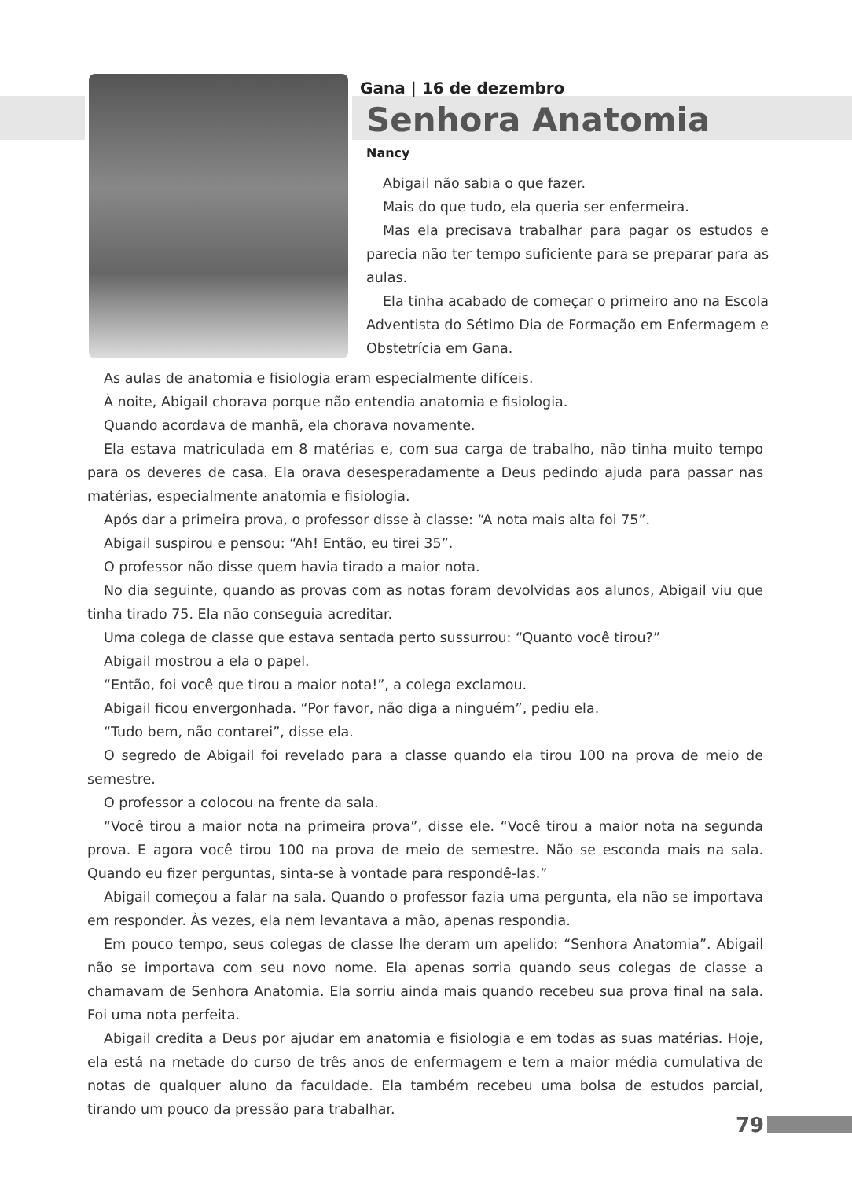Gana | 16 de dezembro
Senhora Anatomia
Nancy
Abigail não sabia o que fazer.
Mais do que tudo, ela queria ser enfermeira.
Mas ela precisava trabalhar para pagar os estudos e parecia não ter tempo suficiente para se preparar para as aulas.
Ela tinha acabado de começar o primeiro ano na Escola Adventista do Sétimo Dia de Formação em Enfermagem e Obstetrícia em Gana.
As aulas de anatomia e fisiologia eram especialmente difíceis.
À noite, Abigail chorava porque não entendia anatomia e fisiologia.
Quando acordava de manhã, ela chorava novamente.
Ela estava matriculada em 8 matérias e, com sua carga de trabalho, não tinha muito tempo para os deveres de casa. Ela orava desesperadamente a Deus pedindo ajuda para passar nas matérias, especialmente anatomia e fisiologia.
Após dar a primeira prova, o professor disse à classe: “A nota mais alta foi 75”.
Abigail suspirou e pensou: “Ah! Então, eu tirei 35”.
O professor não disse quem havia tirado a maior nota.
No dia seguinte, quando as provas com as notas foram devolvidas aos alunos, Abigail viu que tinha tirado 75. Ela não conseguia acreditar.
Uma colega de classe que estava sentada perto sussurrou: “Quanto você tirou?”
Abigail mostrou a ela o papel.
“Então, foi você que tirou a maior nota!”, a colega exclamou.
Abigail ficou envergonhada. “Por favor, não diga a ninguém”, pediu ela.
“Tudo bem, não contarei”, disse ela.
O segredo de Abigail foi revelado para a classe quando ela tirou 100 na prova de meio de semestre.
O professor a colocou na frente da sala.
“Você tirou a maior nota na primeira prova”, disse ele. “Você tirou a maior nota na segunda prova. E agora você tirou 100 na prova de meio de semestre. Não se esconda mais na sala. Quando eu fizer perguntas, sinta-se à vontade para respondê-las.”
Abigail começou a falar na sala. Quando o professor fazia uma pergunta, ela não se importava em responder. Às vezes, ela nem levantava a mão, apenas respondia.
Em pouco tempo, seus colegas de classe lhe deram um apelido: “Senhora Anatomia”. Abigail não se importava com seu novo nome. Ela apenas sorria quando seus colegas de classe a chamavam de Senhora Anatomia. Ela sorriu ainda mais quando recebeu sua prova final na sala. Foi uma nota perfeita.
Abigail credita a Deus por ajudar em anatomia e fisiologia e em todas as suas matérias. Hoje, ela está na metade do curso de três anos de enfermagem e tem a maior média cumulativa de notas de qualquer aluno da faculdade. Ela também recebeu uma bolsa de estudos parcial, tirando um pouco da pressão para trabalhar.
79